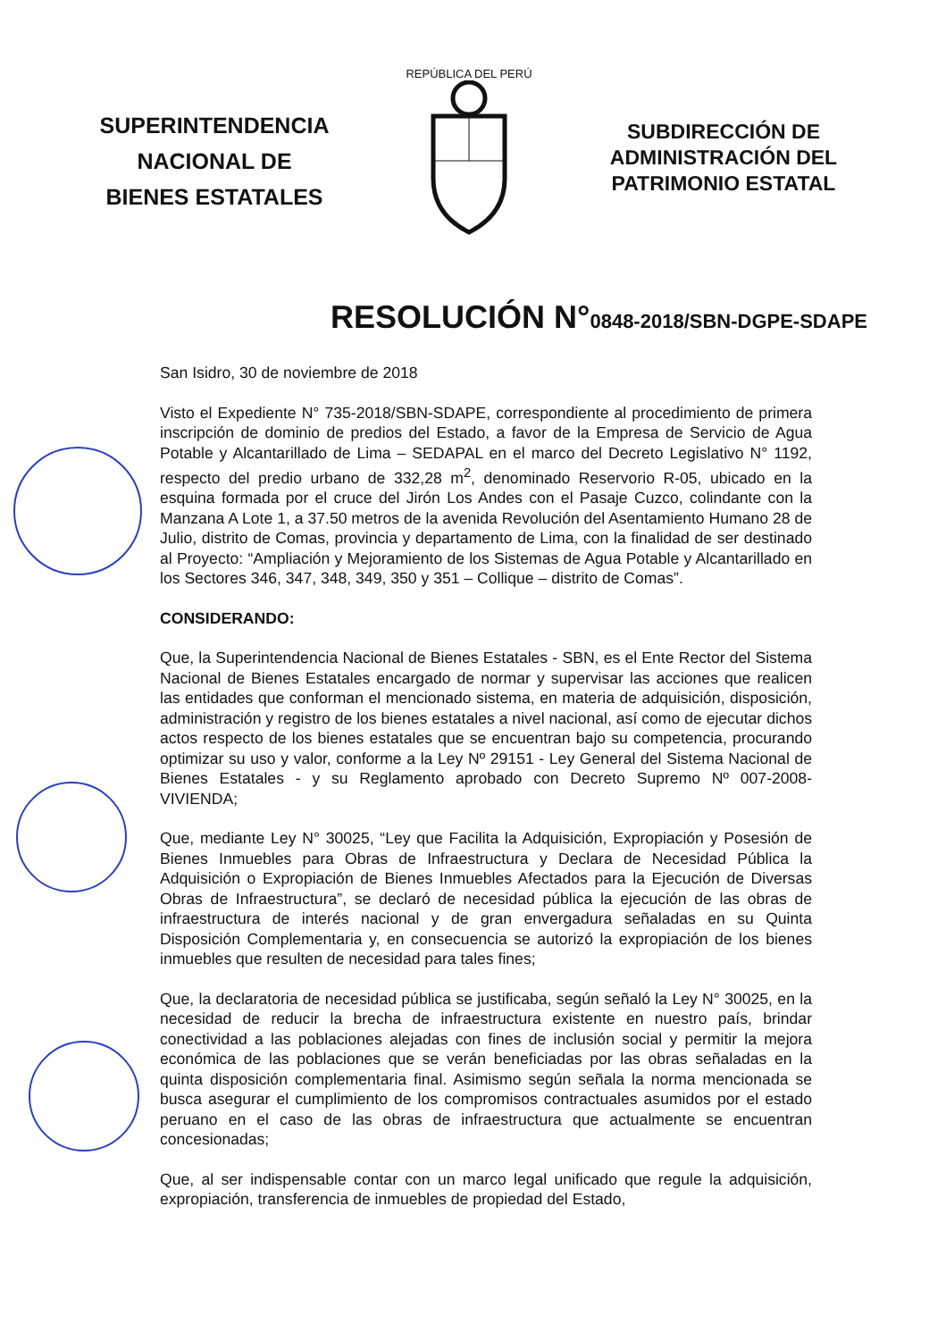SUPERINTENDENCIA
NACIONAL DE
BIENES ESTATALES
REPÚBLICA DEL PERÚ
SUBDIRECCIÓN DE
ADMINISTRACIÓN DEL
PATRIMONIO ESTATAL
RESOLUCIÓN N°0848-2018/SBN-DGPE-SDAPE
San Isidro, 30 de noviembre de 2018
Visto el Expediente N° 735-2018/SBN-SDAPE, correspondiente al procedimiento de primera inscripción de dominio de predios del Estado, a favor de la Empresa de Servicio de Agua Potable y Alcantarillado de Lima – SEDAPAL en el marco del Decreto Legislativo N° 1192, respecto del predio urbano de 332,28 m<sup>2</sup>, denominado Reservorio R-05, ubicado en la esquina formada por el cruce del Jirón Los Andes con el Pasaje Cuzco, colindante con la Manzana A Lote 1, a 37.50 metros de la avenida Revolución del Asentamiento Humano 28 de Julio, distrito de Comas, provincia y departamento de Lima, con la finalidad de ser destinado al Proyecto: “Ampliación y Mejoramiento de los Sistemas de Agua Potable y Alcantarillado en los Sectores 346, 347, 348, 349, 350 y 351 – Collique – distrito de Comas”.
CONSIDERANDO:
Que, la Superintendencia Nacional de Bienes Estatales - SBN, es el Ente Rector del Sistema Nacional de Bienes Estatales encargado de normar y supervisar las acciones que realicen las entidades que conforman el mencionado sistema, en materia de adquisición, disposición, administración y registro de los bienes estatales a nivel nacional, así como de ejecutar dichos actos respecto de los bienes estatales que se encuentran bajo su competencia, procurando optimizar su uso y valor, conforme a la Ley Nº 29151 - Ley General del Sistema Nacional de Bienes Estatales - y su Reglamento aprobado con Decreto Supremo Nº 007-2008-VIVIENDA;
Que, mediante Ley N° 30025, “Ley que Facilita la Adquisición, Expropiación y Posesión de Bienes Inmuebles para Obras de Infraestructura y Declara de Necesidad Pública la Adquisición o Expropiación de Bienes Inmuebles Afectados para la Ejecución de Diversas Obras de Infraestructura”, se declaró de necesidad pública la ejecución de las obras de infraestructura de interés nacional y de gran envergadura señaladas en su Quinta Disposición Complementaria y, en consecuencia se autorizó la expropiación de los bienes inmuebles que resulten de necesidad para tales fines;
Que, la declaratoria de necesidad pública se justificaba, según señaló la Ley N° 30025, en la necesidad de reducir la brecha de infraestructura existente en nuestro país, brindar conectividad a las poblaciones alejadas con fines de inclusión social y permitir la mejora económica de las poblaciones que se verán beneficiadas por las obras señaladas en la quinta disposición complementaria final. Asimismo según señala la norma mencionada se busca asegurar el cumplimiento de los compromisos contractuales asumidos por el estado peruano en el caso de las obras de infraestructura que actualmente se encuentran concesionadas;
Que, al ser indispensable contar con un marco legal unificado que regule la adquisición, expropiación, transferencia de inmuebles de propiedad del Estado,